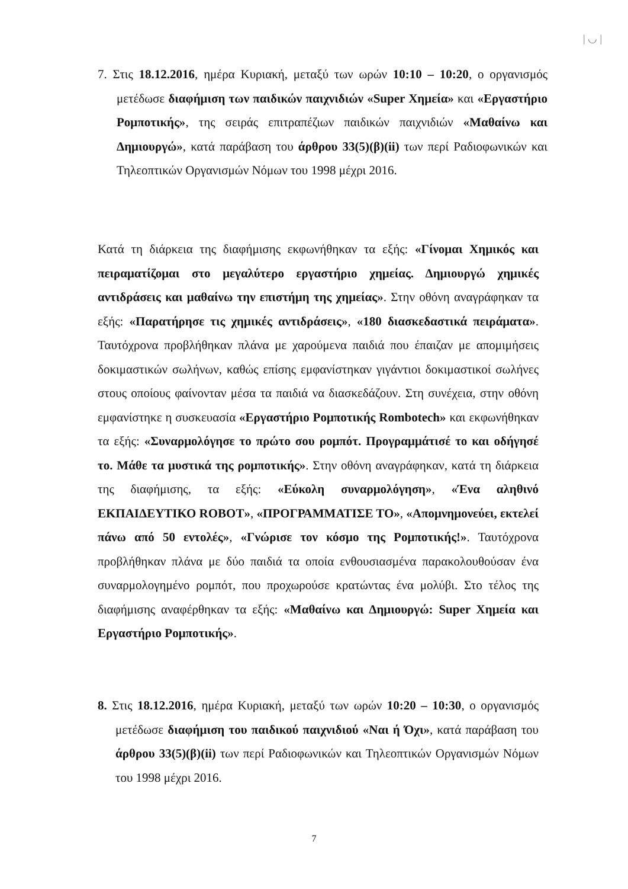| ◡ |
7. Στις 18.12.2016, ημέρα Κυριακή, μεταξύ των ωρών 10:10 – 10:20, ο οργανισμός μετέδωσε διαφήμιση των παιδικών παιχνιδιών «Super Χημεία» και «Εργαστήριο Ρομποτικής», της σειράς επιτραπέζιων παιδικών παιχνιδιών «Μαθαίνω και Δημιουργώ», κατά παράβαση του άρθρου 33(5)(β)(ii) των περί Ραδιοφωνικών και Τηλεοπτικών Οργανισμών Νόμων του 1998 μέχρι 2016.
Κατά τη διάρκεια της διαφήμισης εκφωνήθηκαν τα εξής: «Γίνομαι Χημικός και πειραματίζομαι στο μεγαλύτερο εργαστήριο χημείας. Δημιουργώ χημικές αντιδράσεις και μαθαίνω την επιστήμη της χημείας». Στην οθόνη αναγράφηκαν τα εξής: «Παρατήρησε τις χημικές αντιδράσεις», «180 διασκεδαστικά πειράματα». Ταυτόχρονα προβλήθηκαν πλάνα με χαρούμενα παιδιά που έπαιζαν με απομιμήσεις δοκιμαστικών σωλήνων, καθώς επίσης εμφανίστηκαν γιγάντιοι δοκιμαστικοί σωλήνες στους οποίους φαίνονταν μέσα τα παιδιά να διασκεδάζουν. Στη συνέχεια, στην οθόνη εμφανίστηκε η συσκευασία «Εργαστήριο Ρομποτικής Rombotech» και εκφωνήθηκαν τα εξής: «Συναρμολόγησε το πρώτο σου ρομπότ. Προγραμμάτισέ το και οδήγησέ το. Μάθε τα μυστικά της ρομποτικής». Στην οθόνη αναγράφηκαν, κατά τη διάρκεια της διαφήμισης, τα εξής: «Εύκολη συναρμολόγηση», «Ένα αληθινό ΕΚΠΑΙΔΕΥΤΙΚΟ ROBOT», «ΠΡΟΓΡΑΜΜΑΤΙΣΕ ΤΟ», «Απομνημονεύει, εκτελεί πάνω από 50 εντολές», «Γνώρισε τον κόσμο της Ρομποτικής!». Ταυτόχρονα προβλήθηκαν πλάνα με δύο παιδιά τα οποία ενθουσιασμένα παρακολουθούσαν ένα συναρμολογημένο ρομπότ, που προχωρούσε κρατώντας ένα μολύβι. Στο τέλος της διαφήμισης αναφέρθηκαν τα εξής: «Μαθαίνω και Δημιουργώ: Super Χημεία και Εργαστήριο Ρομποτικής».
8. Στις 18.12.2016, ημέρα Κυριακή, μεταξύ των ωρών 10:20 – 10:30, ο οργανισμός μετέδωσε διαφήμιση του παιδικού παιχνιδιού «Ναι ή Όχι», κατά παράβαση του άρθρου 33(5)(β)(ii) των περί Ραδιοφωνικών και Τηλεοπτικών Οργανισμών Νόμων του 1998 μέχρι 2016.
7